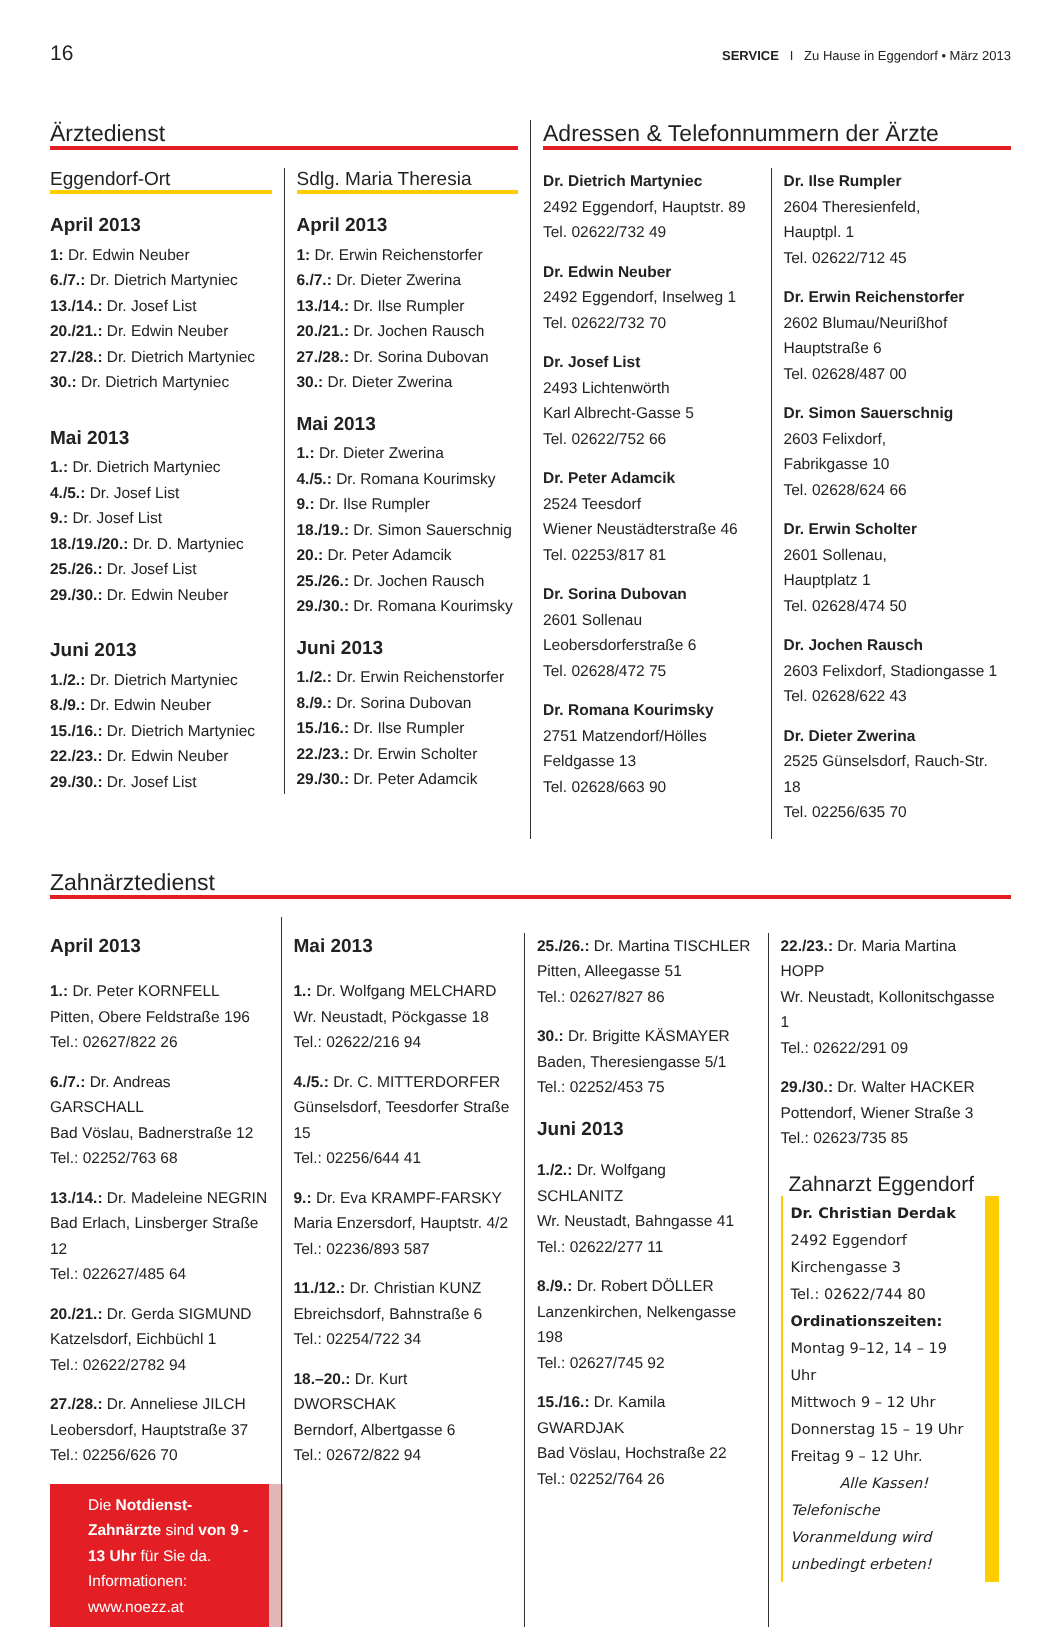16 SERVICE I Zu Hause in Eggendorf • März 2013
Ärztedienst
Eggendorf-Ort
April 2013
1: Dr. Edwin Neuber
6./7.: Dr. Dietrich Martyniec
13./14.: Dr. Josef List
20./21.: Dr. Edwin Neuber
27./28.: Dr. Dietrich Martyniec
30.: Dr. Dietrich Martyniec
Mai 2013
1.: Dr. Dietrich Martyniec
4./5.: Dr. Josef List
9.: Dr. Josef List
18./19./20.: Dr. D. Martyniec
25./26.: Dr. Josef List
29./30.: Dr. Edwin Neuber
Juni 2013
1./2.: Dr. Dietrich Martyniec
8./9.: Dr. Edwin Neuber
15./16.: Dr. Dietrich Martyniec
22./23.: Dr. Edwin Neuber
29./30.: Dr. Josef List
Sdlg. Maria Theresia
April 2013
1: Dr. Erwin Reichenstorfer
6./7.: Dr. Dieter Zwerina
13./14.: Dr. Ilse Rumpler
20./21.: Dr. Jochen Rausch
27./28.: Dr. Sorina Dubovan
30.: Dr. Dieter Zwerina
Mai 2013
1.: Dr. Dieter Zwerina
4./5.: Dr. Romana Kourimsky
9.: Dr. Ilse Rumpler
18./19.: Dr. Simon Sauerschnig
20.: Dr. Peter Adamcik
25./26.: Dr. Jochen Rausch
29./30.: Dr. Romana Kourimsky
Juni 2013
1./2.: Dr. Erwin Reichenstorfer
8./9.: Dr. Sorina Dubovan
15./16.: Dr. Ilse Rumpler
22./23.: Dr. Erwin Scholter
29./30.: Dr. Peter Adamcik
Adressen & Telefonnummern der Ärzte
Dr. Dietrich Martyniec
2492 Eggendorf, Hauptstr. 89
Tel. 02622/732 49
Dr. Edwin Neuber
2492 Eggendorf, Inselweg 1
Tel. 02622/732 70
Dr. Josef List
2493 Lichtenwörth
Karl Albrecht-Gasse 5
Tel. 02622/752 66
Dr. Peter Adamcik
2524 Teesdorf
Wiener Neustädterstraße 46
Tel. 02253/817 81
Dr. Sorina Dubovan
2601 Sollenau
Leobersdorferstraße 6
Tel. 02628/472 75
Dr. Romana Kourimsky
2751 Matzendorf/Hölles
Feldgasse 13
Tel. 02628/663 90
Dr. Ilse Rumpler
2604 Theresienfeld,
Hauptpl. 1
Tel. 02622/712 45
Dr. Erwin Reichenstorfer
2602 Blumau/Neurißhof
Hauptstraße 6
Tel. 02628/487 00
Dr. Simon Sauerschnig
2603 Felixdorf,
Fabrikgasse 10
Tel. 02628/624 66
Dr. Erwin Scholter
2601 Sollenau,
Hauptplatz 1
Tel. 02628/474 50
Dr. Jochen Rausch
2603 Felixdorf, Stadiongasse 1
Tel. 02628/622 43
Dr. Dieter Zwerina
2525 Günselsdorf, Rauch-Str. 18
Tel. 02256/635 70
Zahnärztedienst
April 2013
1.: Dr. Peter KORNFELL
Pitten, Obere Feldstraße 196
Tel.: 02627/822 26
6./7.: Dr. Andreas GARSCHALL
Bad Vöslau, Badnerstraße 12
Tel.: 02252/763 68
13./14.: Dr. Madeleine NEGRIN
Bad Erlach, Linsberger Straße 12
Tel.: 022627/485 64
20./21.: Dr. Gerda SIGMUND
Katzelsdorf, Eichbüchl 1
Tel.: 02622/2782 94
27./28.: Dr. Anneliese JILCH
Leobersdorf, Hauptstraße 37
Tel.: 02256/626 70
Die Notdienst-Zahnärzte sind von 9 - 13 Uhr für Sie da. Informationen: www.noezz.at
Mai 2013
1.: Dr. Wolfgang MELCHARD
Wr. Neustadt, Pöckgasse 18
Tel.: 02622/216 94
4./5.: Dr. C. MITTERDORFER
Günselsdorf, Teesdorfer Straße 15
Tel.: 02256/644 41
9.: Dr. Eva KRAMPF-FARSKY
Maria Enzersdorf, Hauptstr. 4/2
Tel.: 02236/893 587
11./12.: Dr. Christian KUNZ
Ebreichsdorf, Bahnstraße 6
Tel.: 02254/722 34
18.–20.: Dr. Kurt DWORSCHAK
Berndorf, Albertgasse 6
Tel.: 02672/822 94
25./26.: Dr. Martina TISCHLER
Pitten, Alleegasse 51
Tel.: 02627/827 86
30.: Dr. Brigitte KÄSMAYER
Baden, Theresiengasse 5/1
Tel.: 02252/453 75
Juni 2013
1./2.: Dr. Wolfgang SCHLANITZ
Wr. Neustadt, Bahngasse 41
Tel.: 02622/277 11
8./9.: Dr. Robert DÖLLER
Lanzenkirchen, Nelkengasse 198
Tel.: 02627/745 92
15./16.: Dr. Kamila GWARDJAK
Bad Vöslau, Hochstraße 22
Tel.: 02252/764 26
22./23.: Dr. Maria Martina HOPP
Wr. Neustadt, Kollonitschgasse 1
Tel.: 02622/291 09
29./30.: Dr. Walter HACKER
Pottendorf, Wiener Straße 3
Tel.: 02623/735 85
Zahnarzt Eggendorf
Dr. Christian Derdak
2492 Eggendorf
Kirchengasse 3
Tel.: 02622/744 80
Ordinationszeiten:
Montag 9–12, 14 – 19 Uhr
Mittwoch 9 – 12 Uhr
Donnerstag 15 – 19 Uhr
Freitag 9 – 12 Uhr.
Alle Kassen!
Telefonische Voranmeldung wird unbedingt erbeten!